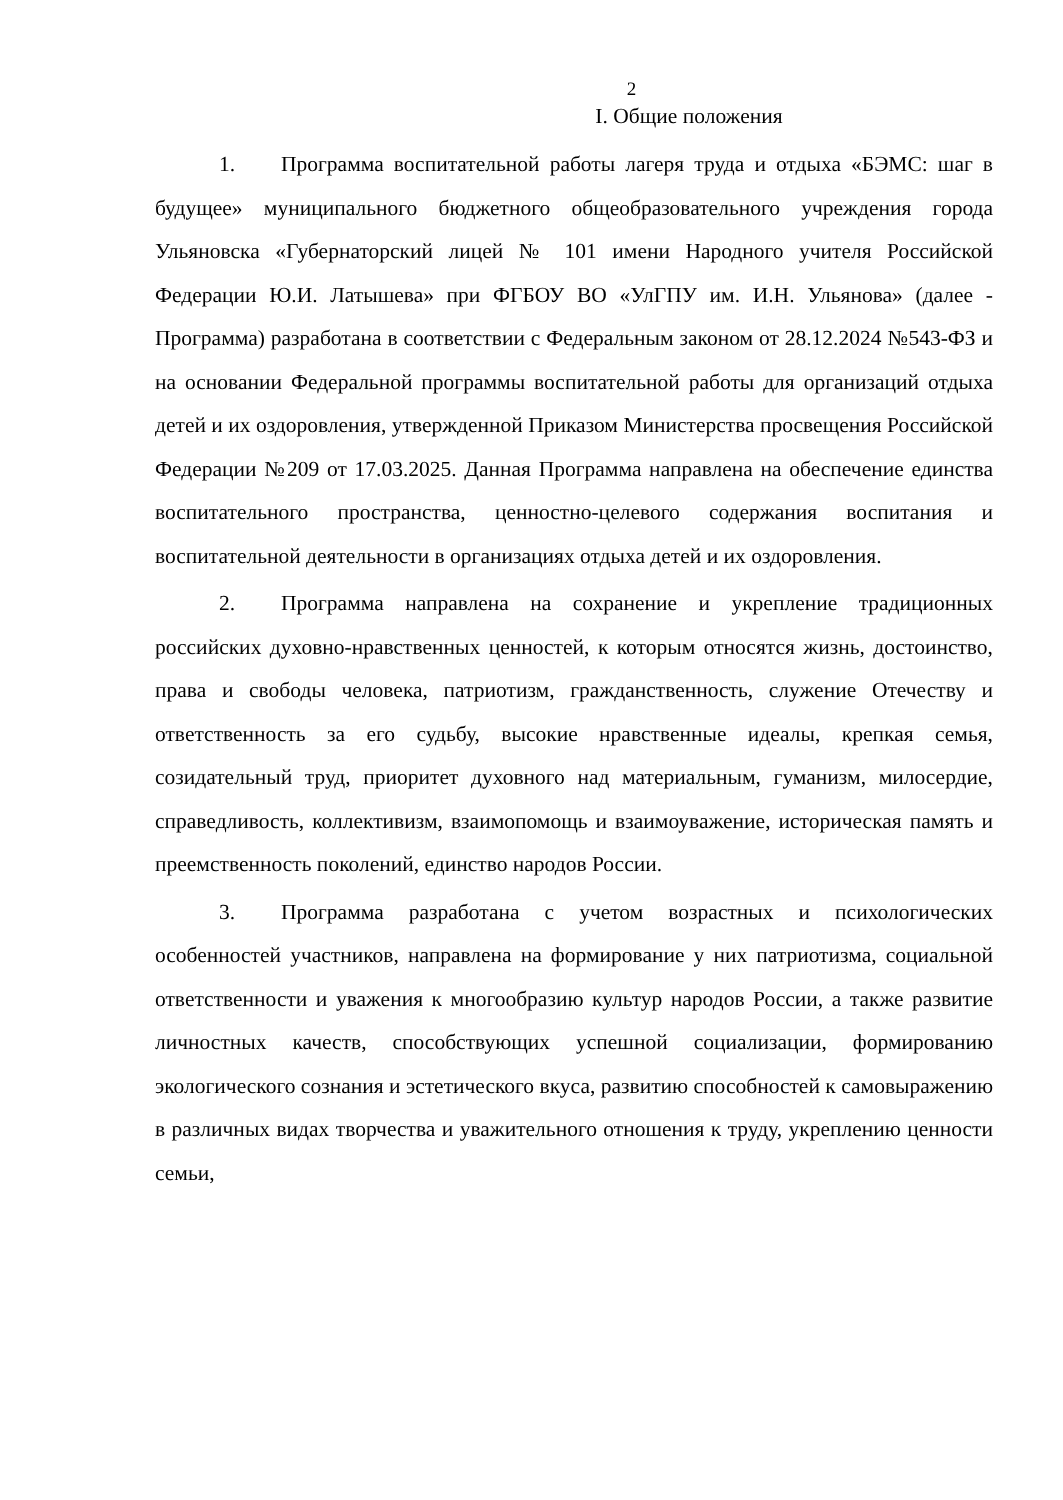2
I. Общие положения
1. Программа воспитательной работы лагеря труда и отдыха «БЭМС: шаг в будущее» муниципального бюджетного общеобразовательного учреждения города Ульяновска «Губернаторский лицей № 101 имени Народного учителя Российской Федерации Ю.И. Латышева» при ФГБОУ ВО «УлГПУ им. И.Н. Ульянова» (далее - Программа) разработана в соответствии с Федеральным законом от 28.12.2024 №543-ФЗ и на основании Федеральной программы воспитательной работы для организаций отдыха детей и их оздоровления, утвержденной Приказом Министерства просвещения Российской Федерации №209 от 17.03.2025. Данная Программа направлена на обеспечение единства воспитательного пространства, ценностно-целевого содержания воспитания и воспитательной деятельности в организациях отдыха детей и их оздоровления.
2. Программа направлена на сохранение и укрепление традиционных российских духовно-нравственных ценностей, к которым относятся жизнь, достоинство, права и свободы человека, патриотизм, гражданственность, служение Отечеству и ответственность за его судьбу, высокие нравственные идеалы, крепкая семья, созидательный труд, приоритет духовного над материальным, гуманизм, милосердие, справедливость, коллективизм, взаимопомощь и взаимоуважение, историческая память и преемственность поколений, единство народов России.
3. Программа разработана с учетом возрастных и психологических особенностей участников, направлена на формирование у них патриотизма, социальной ответственности и уважения к многообразию культур народов России, а также развитие личностных качеств, способствующих успешной социализации, формированию экологического сознания и эстетического вкуса, развитию способностей к самовыражению в различных видах творчества и уважительного отношения к труду, укреплению ценности семьи,